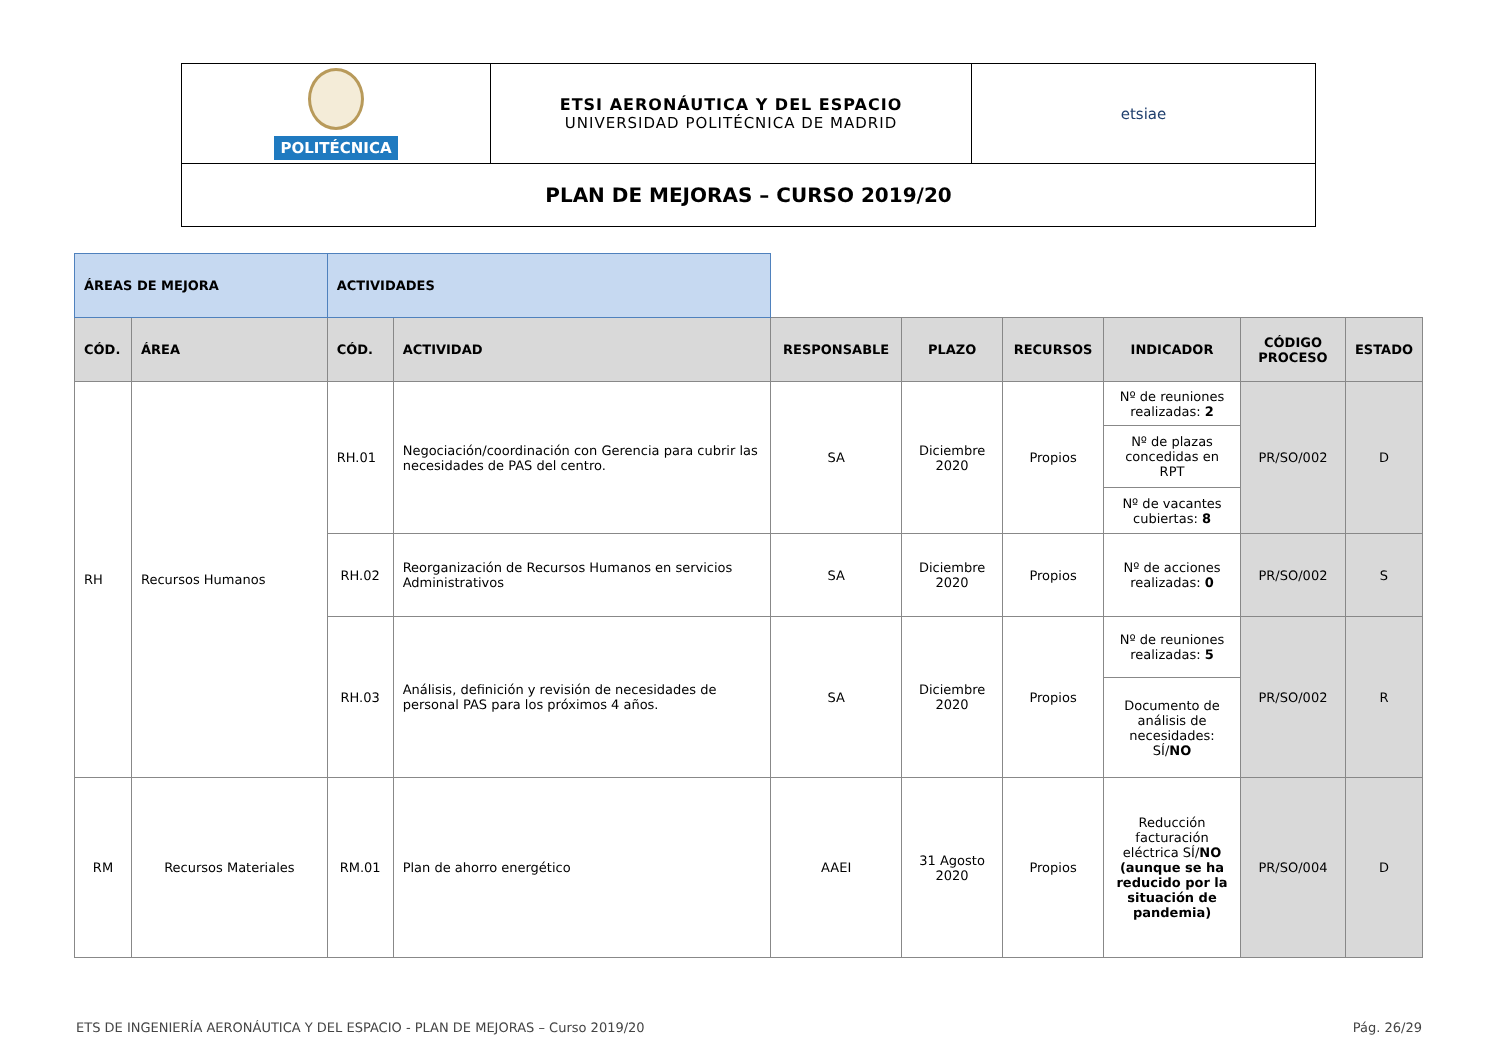| POLITÉCNICA | ETSI AERONÁUTICA Y DEL ESPACIO UNIVERSIDAD POLITÉCNICA DE MADRID | etsiae |
| PLAN DE MEJORAS – CURSO 2019/20 | | |
| ÁREAS DE MEJORA | | ACTIVIDADES | | | | | | | |
| CÓD. | ÁREA | CÓD. | ACTIVIDAD | RESPONSABLE | PLAZO | RECURSOS | INDICADOR | CÓDIGO PROCESO | ESTADO |
| RH | Recursos Humanos | RH.01 | Negociación/coordinación con Gerencia para cubrir las necesidades de PAS del centro. | SA | Diciembre 2020 | Propios | Nº de reuniones realizadas: 2 | PR/SO/002 | D |
| | | | | | | | Nº de plazas concedidas en RPT | | |
| | | | | | | | Nº de vacantes cubiertas: 8 | | |
| | | RH.02 | Reorganización de Recursos Humanos en servicios Administrativos | SA | Diciembre 2020 | Propios | Nº de acciones realizadas: 0 | PR/SO/002 | S |
| | | RH.03 | Análisis, definición y revisión de necesidades de personal PAS para los próximos 4 años. | SA | Diciembre 2020 | Propios | Nº de reuniones realizadas: 5 | PR/SO/002 | R |
| | | | | | | | Documento de análisis de necesidades: SÍ/ NO | | |
| RM | Recursos Materiales | RM.01 | Plan de ahorro energético | AAEI | 31 Agosto 2020 | Propios | Reducción facturación eléctrica SÍ/ NO (aunque se ha reducido por la situación de pandemia) | PR/SO/004 | D |
ETS DE INGENIERÍA AERONÁUTICA Y DEL ESPACIO - PLAN DE MEJORAS – Curso 2019/20 Pág. 26/29